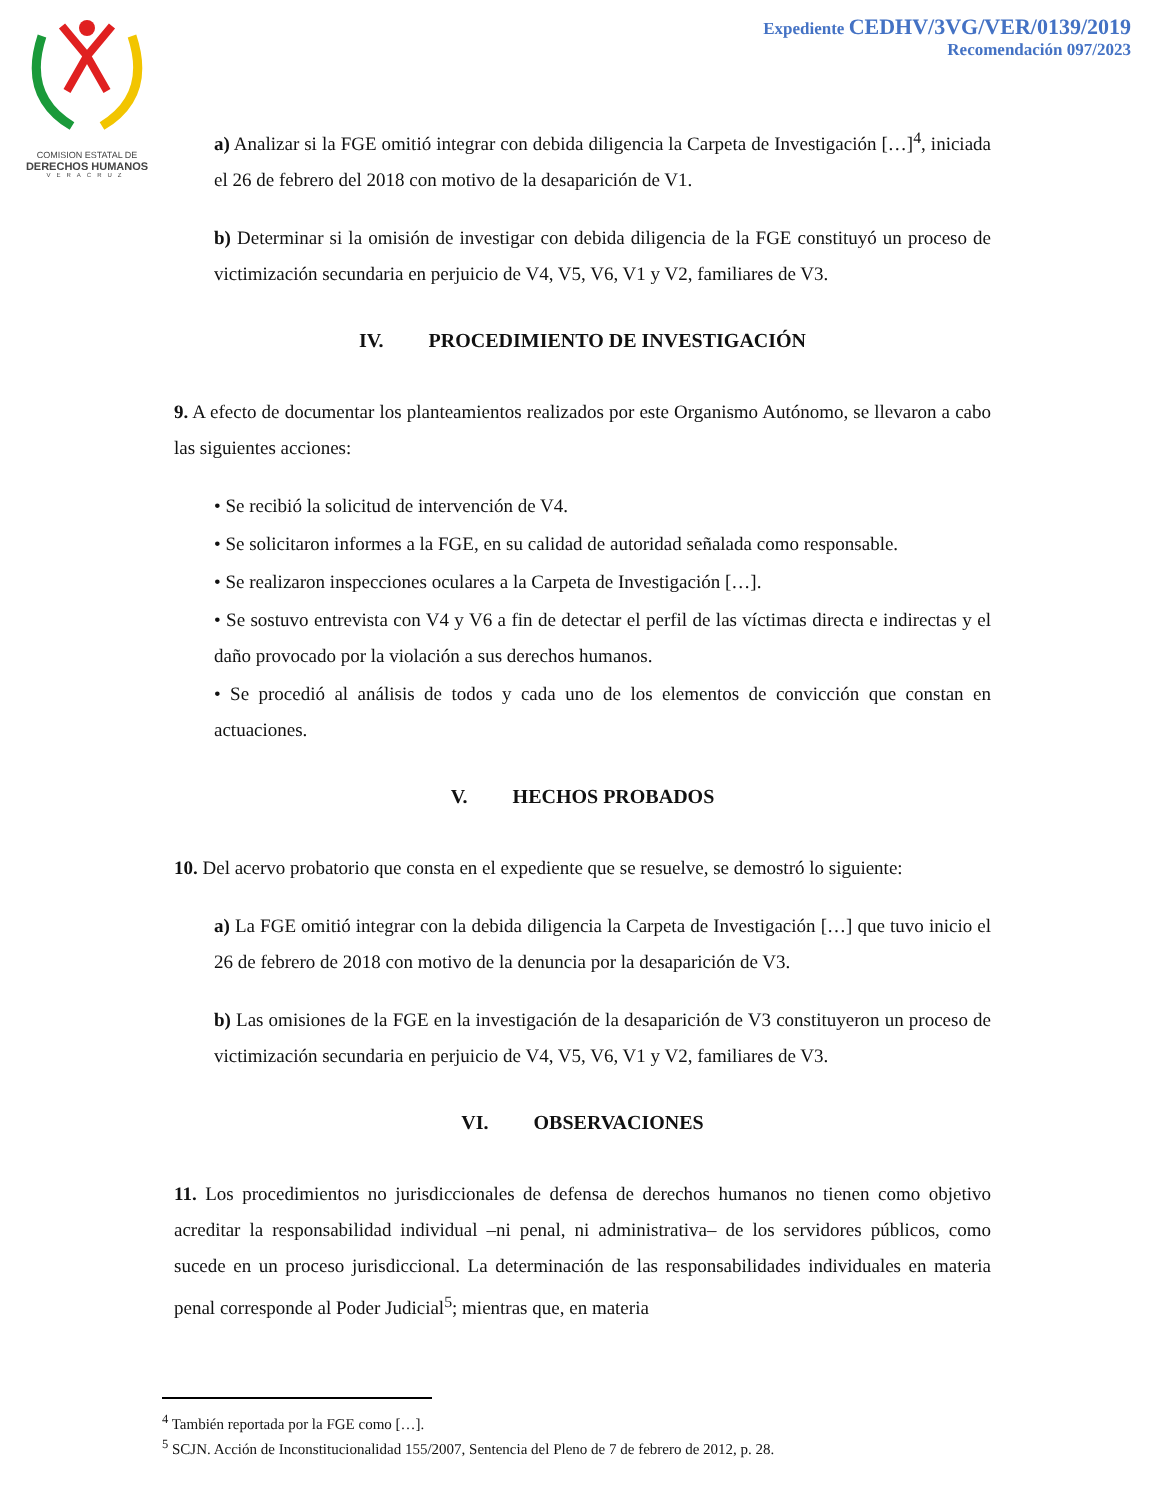COMISION ESTATAL DE
DERECHOS HUMANOS
VERACRUZ
Expediente CEDHV/3VG/VER/0139/2019
Recomendación 097/2023
a) Analizar si la FGE omitió integrar con debida diligencia la Carpeta de Investigación […]<sup>4</sup>, iniciada el 26 de febrero del 2018 con motivo de la desaparición de V1.
b) Determinar si la omisión de investigar con debida diligencia de la FGE constituyó un proceso de victimización secundaria en perjuicio de V4, V5, V6, V1 y V2, familiares de V3.
IV. PROCEDIMIENTO DE INVESTIGACIÓN
9. A efecto de documentar los planteamientos realizados por este Organismo Autónomo, se llevaron a cabo las siguientes acciones:
• Se recibió la solicitud de intervención de V4.
• Se solicitaron informes a la FGE, en su calidad de autoridad señalada como responsable.
• Se realizaron inspecciones oculares a la Carpeta de Investigación […].
• Se sostuvo entrevista con V4 y V6 a fin de detectar el perfil de las víctimas directa e indirectas y el daño provocado por la violación a sus derechos humanos.
• Se procedió al análisis de todos y cada uno de los elementos de convicción que constan en actuaciones.
V. HECHOS PROBADOS
10. Del acervo probatorio que consta en el expediente que se resuelve, se demostró lo siguiente:
a) La FGE omitió integrar con la debida diligencia la Carpeta de Investigación […] que tuvo inicio el 26 de febrero de 2018 con motivo de la denuncia por la desaparición de V3.
b) Las omisiones de la FGE en la investigación de la desaparición de V3 constituyeron un proceso de victimización secundaria en perjuicio de V4, V5, V6, V1 y V2, familiares de V3.
VI. OBSERVACIONES
11. Los procedimientos no jurisdiccionales de defensa de derechos humanos no tienen como objetivo acreditar la responsabilidad individual –ni penal, ni administrativa– de los servidores públicos, como sucede en un proceso jurisdiccional. La determinación de las responsabilidades individuales en materia penal corresponde al Poder Judicial<sup>5</sup>; mientras que, en materia
<sup>4</sup> También reportada por la FGE como […].
<sup>5</sup> SCJN. Acción de Inconstitucionalidad 155/2007, Sentencia del Pleno de 7 de febrero de 2012, p. 28.